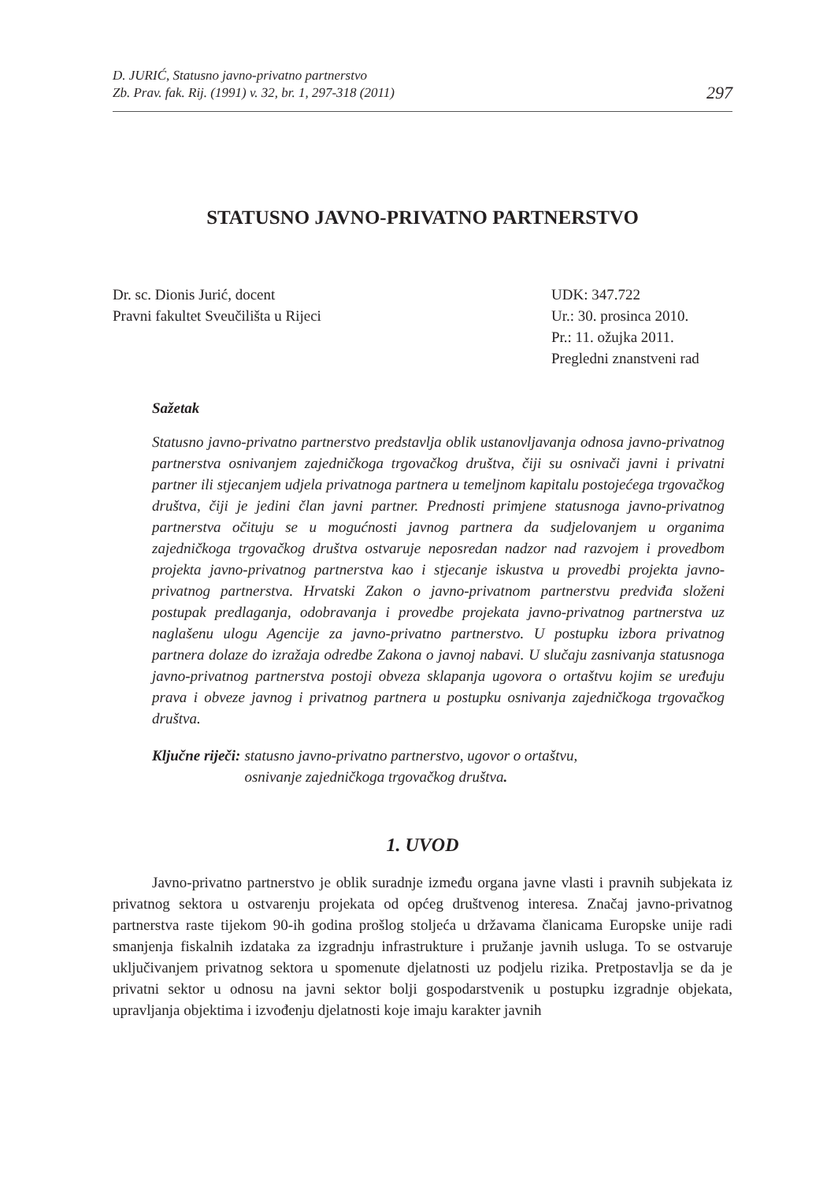D. JURIĆ, Statusno javno-privatno partnerstvo
Zb. Prav. fak. Rij. (1991) v. 32, br. 1, 297-318 (2011)
297
STATUSNO JAVNO-PRIVATNO PARTNERSTVO
Dr. sc. Dionis Jurić, docent
Pravni fakultet Sveučilišta u Rijeci
UDK: 347.722
Ur.: 30. prosinca 2010.
Pr.: 11. ožujka 2011.
Pregledni znanstveni rad
Sažetak
Statusno javno-privatno partnerstvo predstavlja oblik ustanovljavanja odnosa javno-privatnog partnerstva osnivanjem zajedničkoga trgovačkog društva, čiji su osnivači javni i privatni partner ili stjecanjem udjela privatnoga partnera u temeljnom kapitalu postojećega trgovačkog društva, čiji je jedini član javni partner. Prednosti primjene statusnoga javno-privatnog partnerstva očituju se u mogućnosti javnog partnera da sudjelovanjem u organima zajedničkoga trgovačkog društva ostvaruje neposredan nadzor nad razvojem i provedbom projekta javno-privatnog partnerstva kao i stjecanje iskustva u provedbi projekta javno-privatnog partnerstva. Hrvatski Zakon o javno-privatnom partnerstvu predviđa složeni postupak predlaganja, odobravanja i provedbe projekata javno-privatnog partnerstva uz naglašenu ulogu Agencije za javno-privatno partnerstvo. U postupku izbora privatnog partnera dolaze do izražaja odredbe Zakona o javnoj nabavi. U slučaju zasnivanja statusnoga javno-privatnog partnerstva postoji obveza sklapanja ugovora o ortaštvu kojim se uređuju prava i obveze javnog i privatnog partnera u postupku osnivanja zajedničkoga trgovačkog društva.
Ključne riječi: statusno javno-privatno partnerstvo, ugovor o ortaštvu,
osnivanje zajedničkoga trgovačkog društva.
1. UVOD
Javno-privatno partnerstvo je oblik suradnje između organa javne vlasti i pravnih subjekata iz privatnog sektora u ostvarenju projekata od općeg društvenog interesa. Značaj javno-privatnog partnerstva raste tijekom 90-ih godina prošlog stoljeća u državama članicama Europske unije radi smanjenja fiskalnih izdataka za izgradnju infrastrukture i pružanje javnih usluga. To se ostvaruje uključivanjem privatnog sektora u spomenute djelatnosti uz podjelu rizika. Pretpostavlja se da je privatni sektor u odnosu na javni sektor bolji gospodarstvenik u postupku izgradnje objekata, upravljanja objektima i izvođenju djelatnosti koje imaju karakter javnih